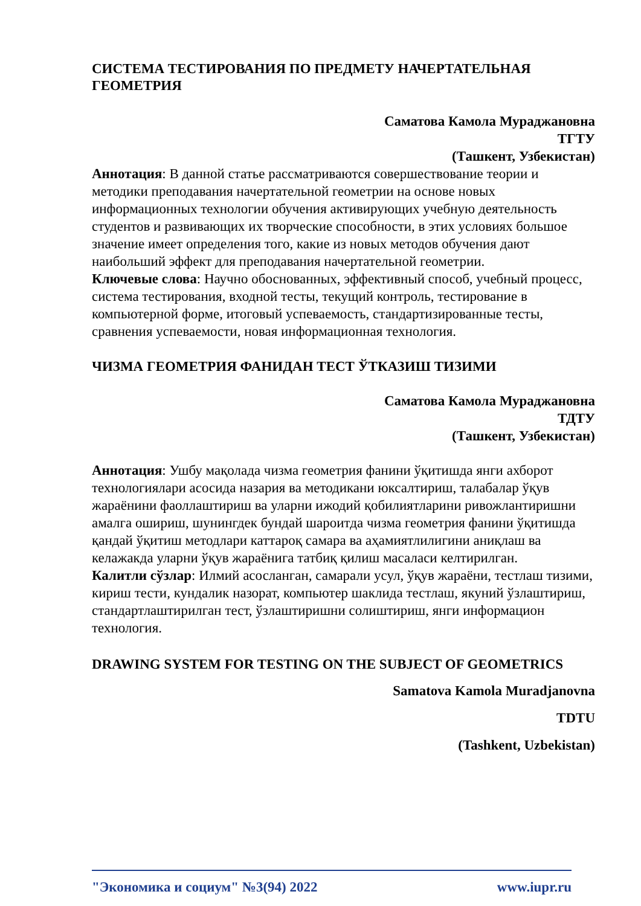СИСТЕМА ТЕСТИРОВАНИЯ ПО ПРЕДМЕТУ НАЧЕРТАТЕЛЬНАЯ ГЕОМЕТРИЯ
Саматова Камола Мураджановна
ТГТУ
(Ташкент, Узбекистан)
Аннотация: В данной статье рассматриваются совершествование теории и методики преподавания начертательной геометрии на основе новых информационных технологии обучения активирующих учебную деятельность студентов и развивающих их творческие способности, в этих условиях большое значение имеет определения того, какие из новых методов обучения дают наибольший эффект для преподавания начертательной геометрии.
Ключевые слова: Научно обоснованных, эффективный способ, учебный процесс, система тестирования, входной тесты, текущий контроль, тестирование в компьютерной форме, итоговый успеваемость, стандартизированные тесты, сравнения успеваемости, новая информационная технология.
ЧИЗМА ГЕОМЕТРИЯ ФАНИДАН ТЕСТ ЎТКАЗИШ ТИЗИМИ
Саматова Камола Мураджановна
ТДТУ
(Ташкент, Узбекистан)
Аннотация: Ушбу мақолада чизма геометрия фанини ўқитишда янги ахборот технологиялари асосида назария ва методикани юксалтириш, талабалар ўқув жараёнини фаоллаштириш ва уларни ижодий қобилиятларини ривожлантиришни амалга ошириш, шунингдек бундай шароитда чизма геометрия фанини ўқитишда қандай ўқитиш методлари каттароқ самара ва аҳамиятлилигини аниқлаш ва келажакда уларни ўқув жараёнига татбиқ қилиш масаласи келтирилган.
Калитли сўзлар: Илмий асосланган, самарали усул, ўқув жараёни, тестлаш тизими, кириш тести, кундалик назорат, компьютер шаклида тестлаш, якуний ўзлаштириш, стандартлаштирилган тест, ўзлаштиришни солиштириш, янги информацион технология.
DRAWING SYSTEM FOR TESTING ON THE SUBJECT OF GEOMETRICS
Samatova Kamola Muradjanovna
TDTU
(Tashkent, Uzbekistan)
"Экономика и социум" №3(94) 2022 www.iupr.ru